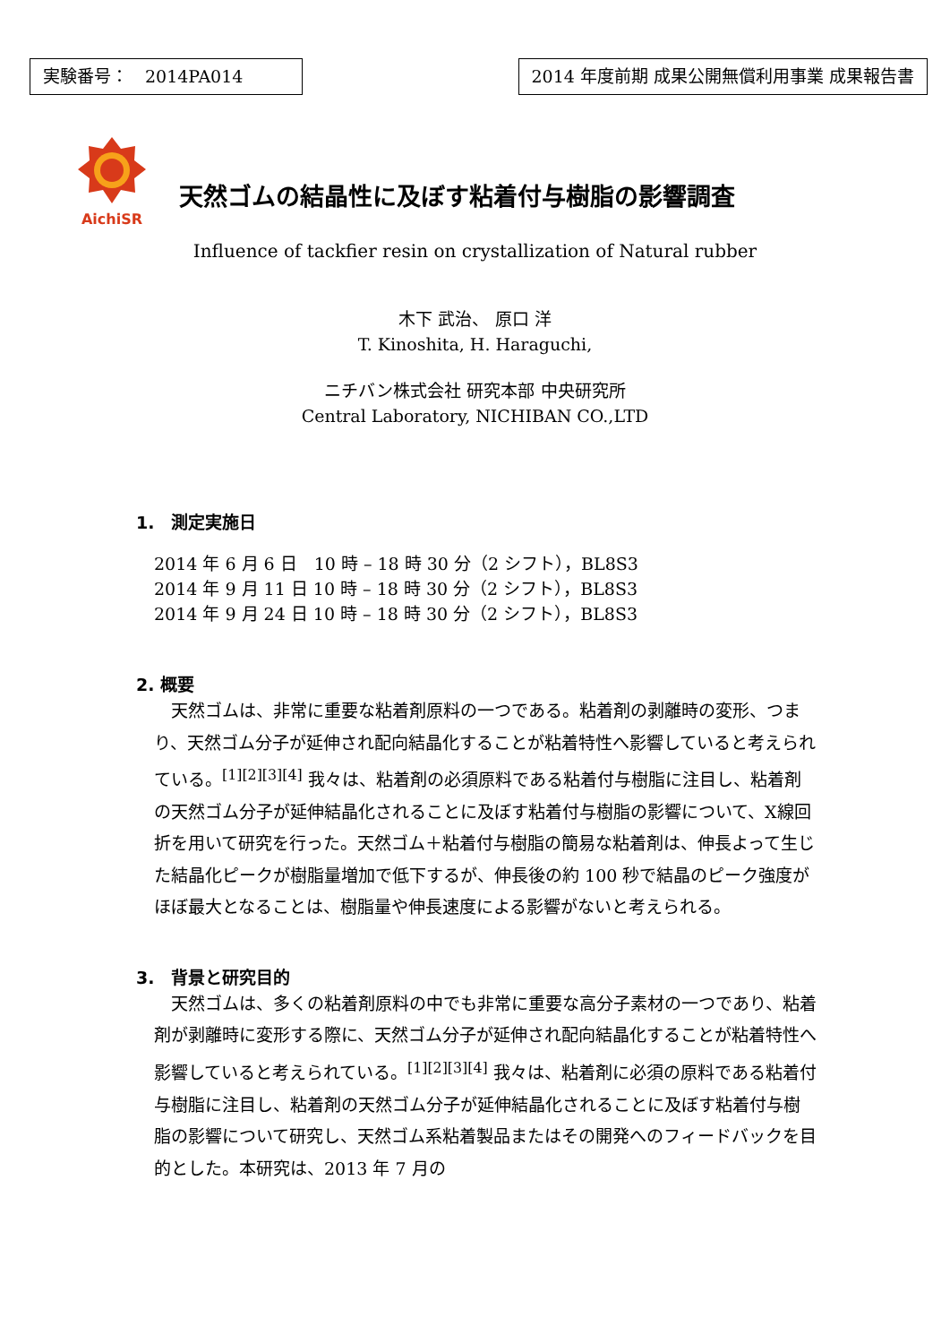実験番号：　2014PA014 2014 年度前期 成果公開無償利用事業 成果報告書
AichiSR
天然ゴムの結晶性に及ぼす粘着付与樹脂の影響調査
Influence of tackfier resin on crystallization of Natural rubber
木下 武治、 原口 洋
T. Kinoshita, H. Haraguchi,
ニチバン株式会社 研究本部 中央研究所
Central Laboratory, NICHIBAN CO.,LTD
1.　測定実施日
2014 年 6 月 6 日　10 時 – 18 時 30 分（2 シフト），BL8S3
2014 年 9 月 11 日 10 時 – 18 時 30 分（2 シフト），BL8S3
2014 年 9 月 24 日 10 時 – 18 時 30 分（2 シフト），BL8S3
2. 概要
　天然ゴムは、非常に重要な粘着剤原料の一つである。粘着剤の剥離時の変形、つまり、天然ゴム分子が延伸され配向結晶化することが粘着特性へ影響していると考えられている。<sup>[1][2][3][4]</sup> 我々は、粘着剤の必須原料である粘着付与樹脂に注目し、粘着剤の天然ゴム分子が延伸結晶化されることに及ぼす粘着付与樹脂の影響について、X線回折を用いて研究を行った。天然ゴム＋粘着付与樹脂の簡易な粘着剤は、伸長よって生じた結晶化ピークが樹脂量増加で低下するが、伸長後の約 100 秒で結晶のピーク強度がほぼ最大となることは、樹脂量や伸長速度による影響がないと考えられる。
3.　背景と研究目的
　天然ゴムは、多くの粘着剤原料の中でも非常に重要な高分子素材の一つであり、粘着剤が剥離時に変形する際に、天然ゴム分子が延伸され配向結晶化することが粘着特性へ影響していると考えられている。<sup>[1][2][3][4]</sup> 我々は、粘着剤に必須の原料である粘着付与樹脂に注目し、粘着剤の天然ゴム分子が延伸結晶化されることに及ぼす粘着付与樹脂の影響について研究し、天然ゴム系粘着製品またはその開発へのフィードバックを目的とした。本研究は、2013 年 7 月の